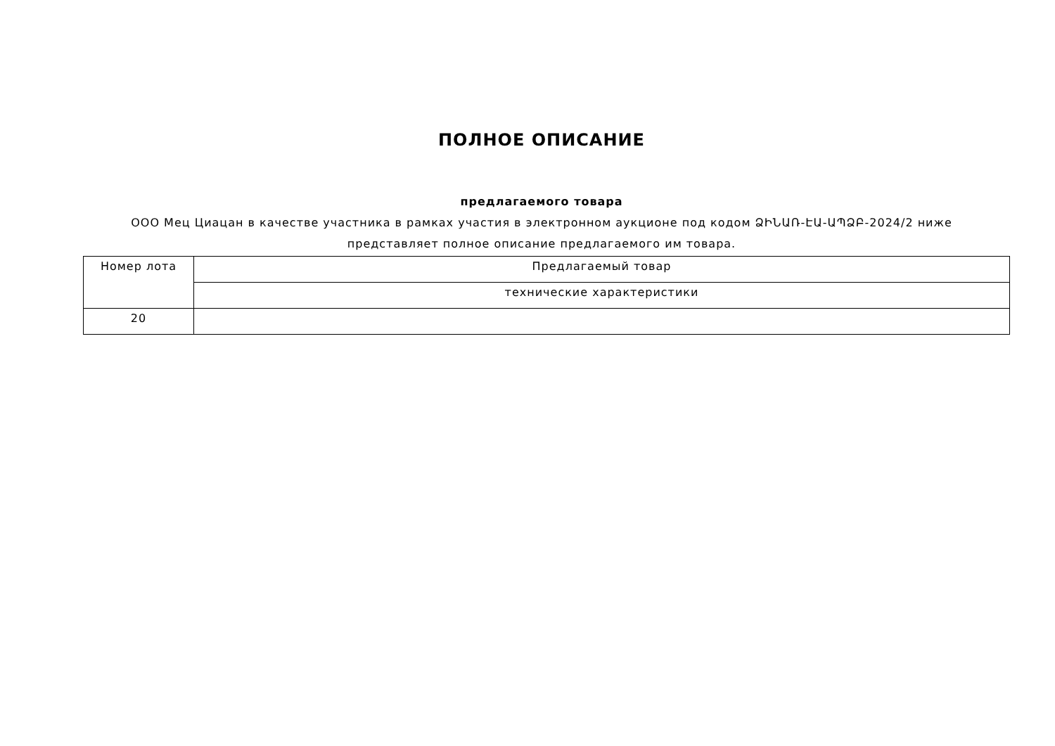ПОЛНОЕ ОПИСАНИЕ
предлагаемого товара
ООО Мец Циацан в качестве участника в рамках участия в электронном аукционе под кодом ՁԻՆԱՌ-ԷԱ-ԱՊՁԲ-2024/2 ниже представляет полное описание предлагаемого им товара.
| Номер лота | Предлагаемый товар |
| --- | --- |
| | технические характеристики |
| 20 | |